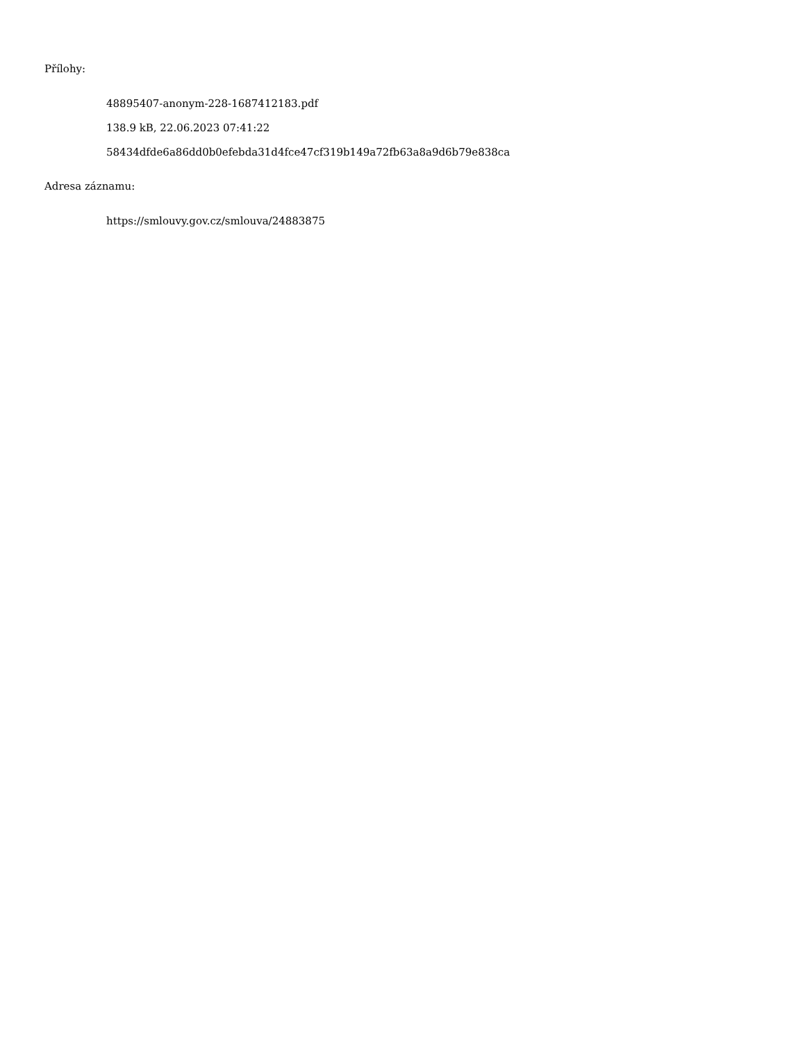Přílohy:
48895407-anonym-228-1687412183.pdf
138.9 kB, 22.06.2023 07:41:22
58434dfde6a86dd0b0efebda31d4fce47cf319b149a72fb63a8a9d6b79e838ca
Adresa záznamu:
https://smlouvy.gov.cz/smlouva/24883875